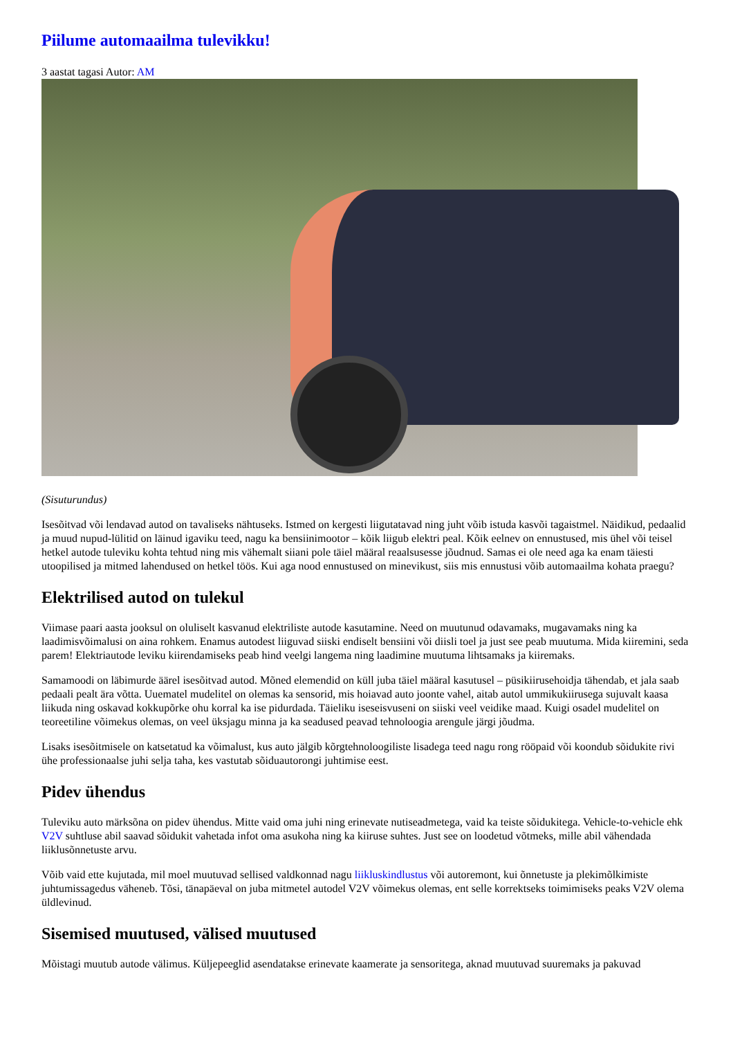Piilume automaailma tulevikku!
3 aastat tagasi Autor: AM
(Sisuturundus)
Isesõitvad või lendavad autod on tavaliseks nähtuseks. Istmed on kergesti liigutatavad ning juht võib istuda kasvõi tagaistmel. Näidikud, pedaalid ja muud nupud-lülitid on läinud igaviku teed, nagu ka bensiinimootor – kõik liigub elektri peal. Kõik eelnev on ennustused, mis ühel või teisel hetkel autode tuleviku kohta tehtud ning mis vähemalt siiani pole täiel määral reaalsusesse jõudnud. Samas ei ole need aga ka enam täiesti utoopilised ja mitmed lahendused on hetkel töös. Kui aga nood ennustused on minevikust, siis mis ennustusi võib automaailma kohata praegu?
Elektrilised autod on tulekul
Viimase paari aasta jooksul on oluliselt kasvanud elektriliste autode kasutamine. Need on muutunud odavamaks, mugavamaks ning ka laadimisvõimalusi on aina rohkem. Enamus autodest liiguvad siiski endiselt bensiini või diisli toel ja just see peab muutuma. Mida kiiremini, seda parem! Elektriautode leviku kiirendamiseks peab hind veelgi langema ning laadimine muutuma lihtsamaks ja kiiremaks.
Samamoodi on läbimurde äärel isesõitvad autod. Mõned elemendid on küll juba täiel määral kasutusel – püsikiirusehoidja tähendab, et jala saab pedaali pealt ära võtta. Uuematel mudelitel on olemas ka sensorid, mis hoiavad auto joonte vahel, aitab autol ummikukiirusega sujuvalt kaasa liikuda ning oskavad kokkupõrke ohu korral ka ise pidurdada. Täieliku iseseisvuseni on siiski veel veidike maad. Kuigi osadel mudelitel on teoreetiline võimekus olemas, on veel üksjagu minna ja ka seadused peavad tehnoloogia arengule järgi jõudma.
Lisaks isesõitmisele on katsetatud ka võimalust, kus auto jälgib kõrgtehnoloogiliste lisadega teed nagu rong rööpaid või koondub sõidukite rivi ühe professionaalse juhi selja taha, kes vastutab sõiduautorongi juhtimise eest.
Pidev ühendus
Tuleviku auto märksõna on pidev ühendus. Mitte vaid oma juhi ning erinevate nutiseadmetega, vaid ka teiste sõidukitega. Vehicle-to-vehicle ehk V2V suhtluse abil saavad sõidukit vahetada infot oma asukoha ning ka kiiruse suhtes. Just see on loodetud võtmeks, mille abil vähendada liiklusõnnetuste arvu.
Võib vaid ette kujutada, mil moel muutuvad sellised valdkonnad nagu liikluskindlustus või autoremont, kui õnnetuste ja plekimõlkimiste juhtumissagedus väheneb. Tõsi, tänapäeval on juba mitmetel autodel V2V võimekus olemas, ent selle korrektseks toimimiseks peaks V2V olema üldlevinud.
Sisemised muutused, välised muutused
Mõistagi muutub autode välimus. Küljepeeglid asendatakse erinevate kaamerate ja sensoritega, aknad muutuvad suuremaks ja pakuvad